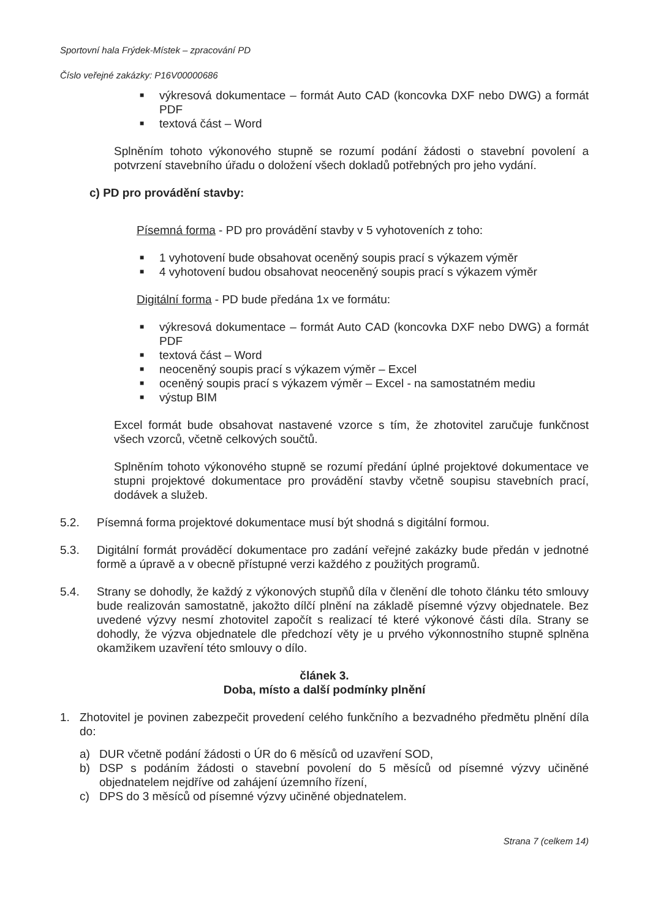Sportovní hala Frýdek-Místek – zpracování PD
Číslo veřejné zakázky: P16V00000686
■ výkresová dokumentace – formát Auto CAD (koncovka DXF nebo DWG) a formát PDF
■ textová část – Word
Splněním tohoto výkonového stupně se rozumí podání žádosti o stavební povolení a potvrzení stavebního úřadu o doložení všech dokladů potřebných pro jeho vydání.
c) PD pro provádění stavby:
Písemná forma - PD pro provádění stavby v 5 vyhotoveních z toho:
■ 1 vyhotovení bude obsahovat oceněný soupis prací s výkazem výměr
■ 4 vyhotovení budou obsahovat neoceněný soupis prací s výkazem výměr
Digitální forma - PD bude předána 1x ve formátu:
■ výkresová dokumentace – formát Auto CAD (koncovka DXF nebo DWG) a formát PDF
■ textová část – Word
■ neoceněný soupis prací s výkazem výměr – Excel
■ oceněný soupis prací s výkazem výměr – Excel - na samostatném mediu
■ výstup BIM
Excel formát bude obsahovat nastavené vzorce s tím, že zhotovitel zaručuje funkčnost všech vzorců, včetně celkových součtů.
Splněním tohoto výkonového stupně se rozumí předání úplné projektové dokumentace ve stupni projektové dokumentace pro provádění stavby včetně soupisu stavebních prací, dodávek a služeb.
5.2. Písemná forma projektové dokumentace musí být shodná s digitální formou.
5.3. Digitální formát prováděcí dokumentace pro zadání veřejné zakázky bude předán v jednotné formě a úpravě a v obecně přístupné verzi každého z použitých programů.
5.4. Strany se dohodly, že každý z výkonových stupňů díla v členění dle tohoto článku této smlouvy bude realizován samostatně, jakožto dílčí plnění na základě písemné výzvy objednatele. Bez uvedené výzvy nesmí zhotovitel započít s realizací té které výkonové části díla. Strany se dohodly, že výzva objednatele dle předchozí věty je u prvého výkonnostního stupně splněna okamžikem uzavření této smlouvy o dílo.
článek 3.
Doba, místo a další podmínky plnění
1. Zhotovitel je povinen zabezpečit provedení celého funkčního a bezvadného předmětu plnění díla do:
a) DUR včetně podání žádosti o ÚR do 6 měsíců od uzavření SOD,
b) DSP s podáním žádosti o stavební povolení do 5 měsíců od písemné výzvy učiněné objednatelem nejdříve od zahájení územního řízení,
c) DPS do 3 měsíců od písemné výzvy učiněné objednatelem.
Strana 7 (celkem 14)